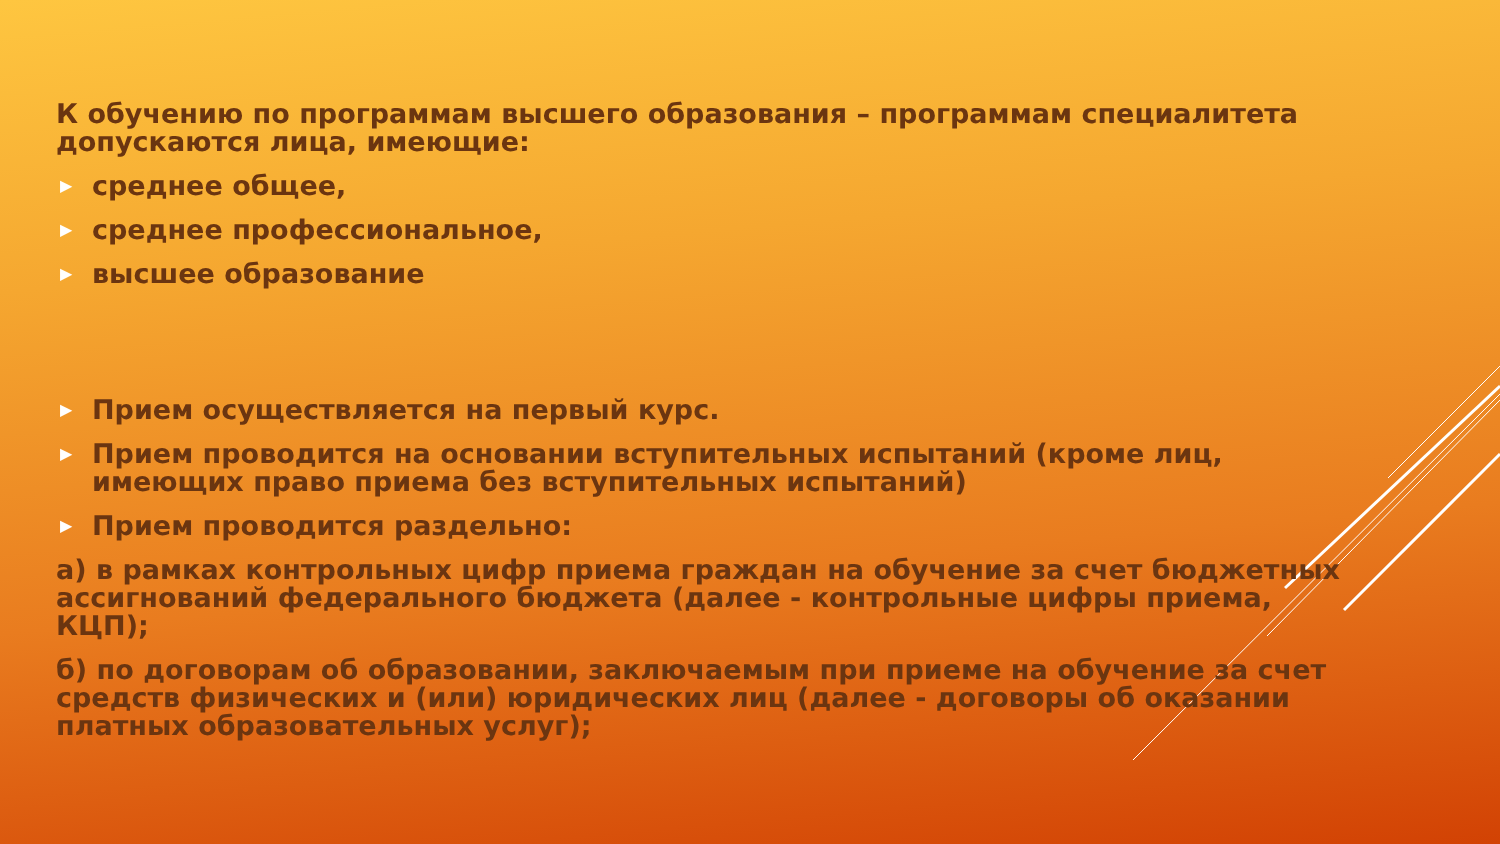К обучению по программам высшего образования – программам специалитета допускаются лица, имеющие:
▶ среднее общее,
▶ среднее профессиональное,
▶ высшее образование
▶ Прием осуществляется на первый курс.
▶ Прием проводится на основании вступительных испытаний (кроме лиц, имеющих право приема без вступительных испытаний)
▶ Прием проводится раздельно:
а) в рамках контрольных цифр приема граждан на обучение за счет бюджетных ассигнований федерального бюджета (далее - контрольные цифры приема, КЦП);
б) по договорам об образовании, заключаемым при приеме на обучение за счет средств физических и (или) юридических лиц (далее - договоры об оказании платных образовательных услуг);